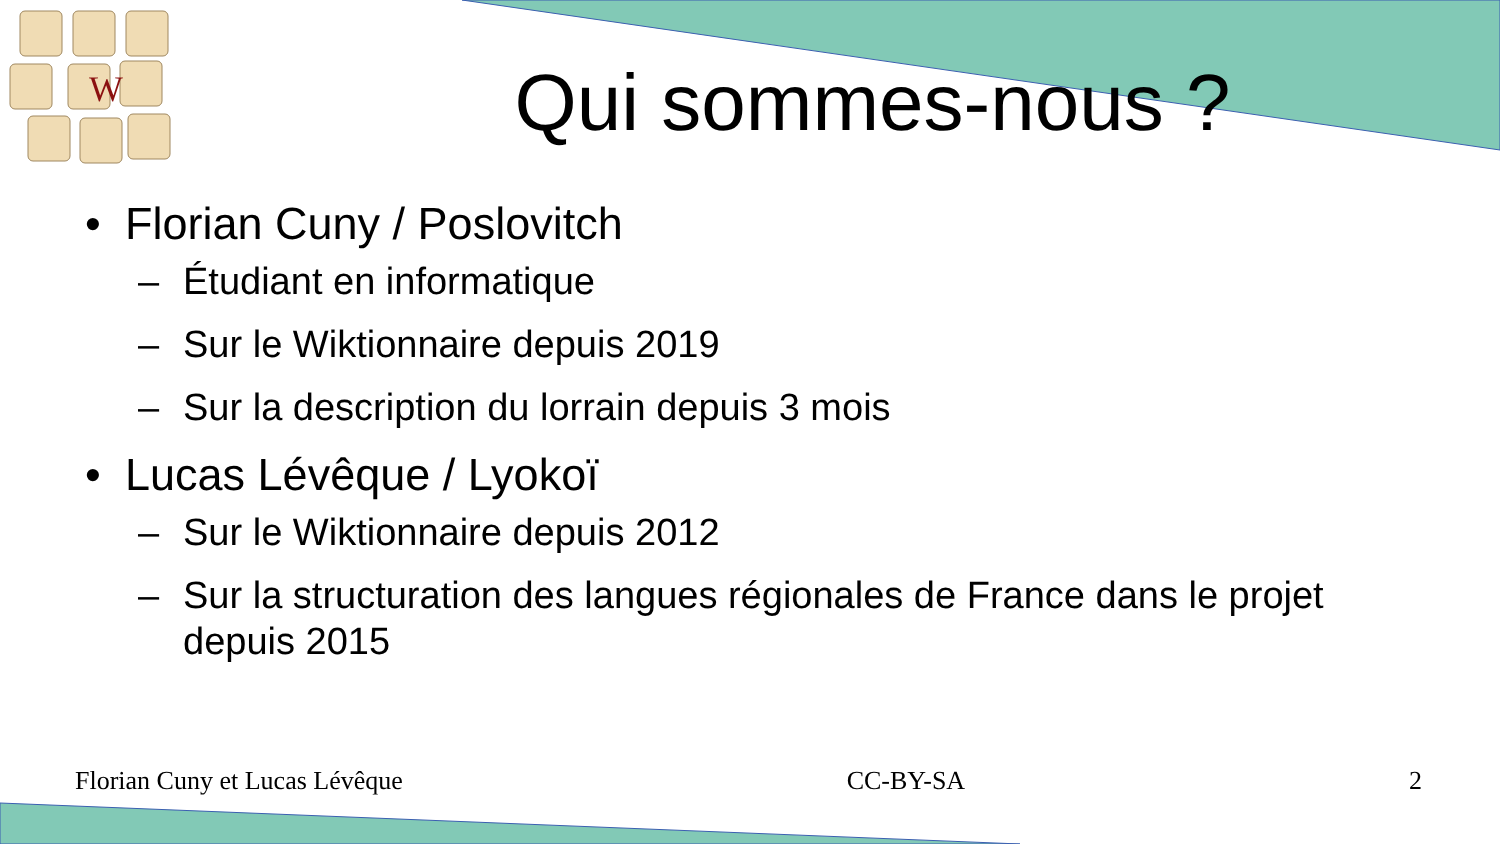W
Qui sommes-nous ?
• Florian Cuny / Poslovitch
– Étudiant en informatique
– Sur le Wiktionnaire depuis 2019
– Sur la description du lorrain depuis 3 mois
• Lucas Lévêque / Lyokoï
– Sur le Wiktionnaire depuis 2012
– Sur la structuration des langues régionales de France dans le projet depuis 2015
Florian Cuny et Lucas Lévêque CC-BY-SA 2